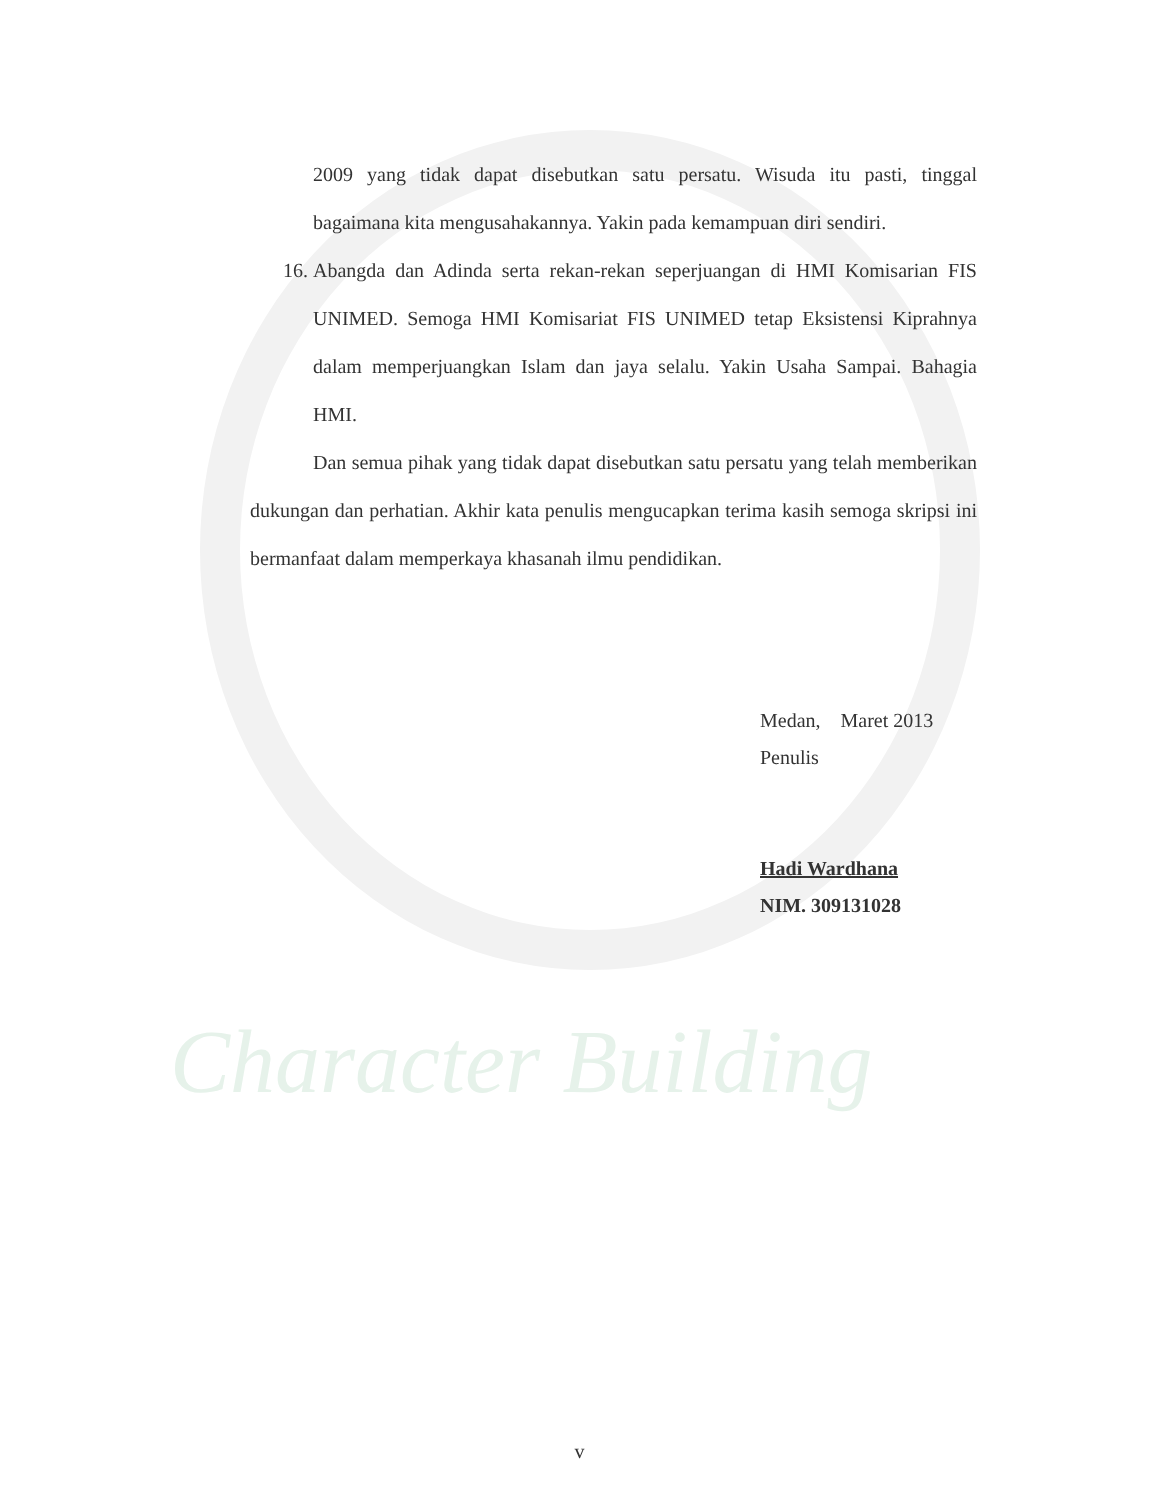Character Building
2009 yang tidak dapat disebutkan satu persatu. Wisuda itu pasti, tinggal bagaimana kita mengusahakannya. Yakin pada kemampuan diri sendiri.
16. Abangda dan Adinda serta rekan-rekan seperjuangan di HMI Komisarian FIS UNIMED. Semoga HMI Komisariat FIS UNIMED tetap Eksistensi Kiprahnya dalam memperjuangkan Islam dan jaya selalu. Yakin Usaha Sampai. Bahagia HMI.
Dan semua pihak yang tidak dapat disebutkan satu persatu yang telah memberikan dukungan dan perhatian. Akhir kata penulis mengucapkan terima kasih semoga skripsi ini bermanfaat dalam memperkaya khasanah ilmu pendidikan.
Medan, Maret 2013
Penulis
Hadi Wardhana
NIM. 309131028
v